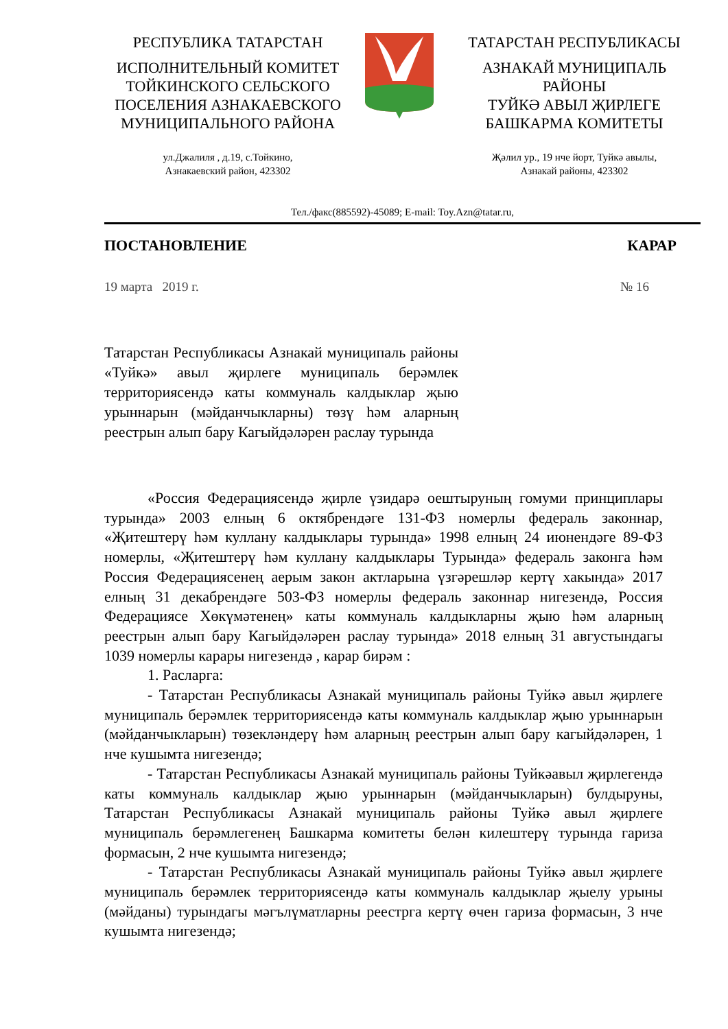РЕСПУБЛИКА ТАТАРСТАН
ИСПОЛНИТЕЛЬНЫЙ КОМИТЕТ ТОЙКИНСКОГО СЕЛЬСКОГО ПОСЕЛЕНИЯ АЗНАКАЕВСКОГО МУНИЦИПАЛЬНОГО РАЙОНА
ТАТАРСТАН РЕСПУБЛИКАСЫ
АЗНАКАЙ МУНИЦИПАЛЬ РАЙОНЫ
ТУЙКӘ АВЫЛ ҖИРЛЕГЕ
БАШКАРМА КОМИТЕТЫ
ул.Джалиля , д.19, с.Тойкино,
Азнакаевский район, 423302
Җәлил ур., 19 нче йорт, Туйкә авылы,
Азнакай районы, 423302
Тел./факс(885592)-45089; E-mail: Toy.Azn@tatar.ru,
ПОСТАНОВЛЕНИЕ КАРАР
19 марта 2019 г. № 16
Татарстан Республикасы Азнакай муниципаль районы «Туйкә» авыл җирлеге муниципаль берәмлек территориясендә каты коммуналь калдыклар җыю урыннарын (мәйданчыкларны) төзү һәм аларның реестрын алып бару Кагыйдәләрен раслау турында
«Россия Федерациясендә җирле үзидарә оештыруның гомуми принциплары турында» 2003 елның 6 октябрендәге 131-ФЗ номерлы федераль законнар, «Җитештерү һәм куллану калдыклары турында» 1998 елның 24 июнендәге 89-ФЗ номерлы, «Җитештерү һәм куллану калдыклары Турында» федераль законга һәм Россия Федерациясенең аерым закон актларына үзгәрешләр кертү хакында» 2017 елның 31 декабрендәге 503-ФЗ номерлы федераль законнар нигезендә, Россия Федерациясе Хөкүмәтенең» каты коммуналь калдыкларны җыю һәм аларның реестрын алып бару Кагыйдәләрен раслау турында» 2018 елның 31 августындагы 1039 номерлы карары нигезендә , карар бирәм :
1. Расларга:
- Татарстан Республикасы Азнакай муниципаль районы Туйкә авыл җирлеге муниципаль берәмлек территориясендә каты коммуналь калдыклар җыю урыннарын (мәйданчыкларын) төзекләндерү һәм аларның реестрын алып бару кагыйдәләрен, 1 нче кушымта нигезендә;
- Татарстан Республикасы Азнакай муниципаль районы Туйкәавыл җирлегендә каты коммуналь калдыклар җыю урыннарын (мәйданчыкларын) булдыруны, Татарстан Республикасы Азнакай муниципаль районы Туйкә авыл җирлеге муниципаль берәмлегенең Башкарма комитеты белән килештерү турында гариза формасын, 2 нче кушымта нигезендә;
- Татарстан Республикасы Азнакай муниципаль районы Туйкә авыл җирлеге муниципаль берәмлек территориясендә каты коммуналь калдыклар җыелу урыны (мәйданы) турындагы мәгълүматларны реестрга кертү өчен гариза формасын, 3 нче кушымта нигезендә;